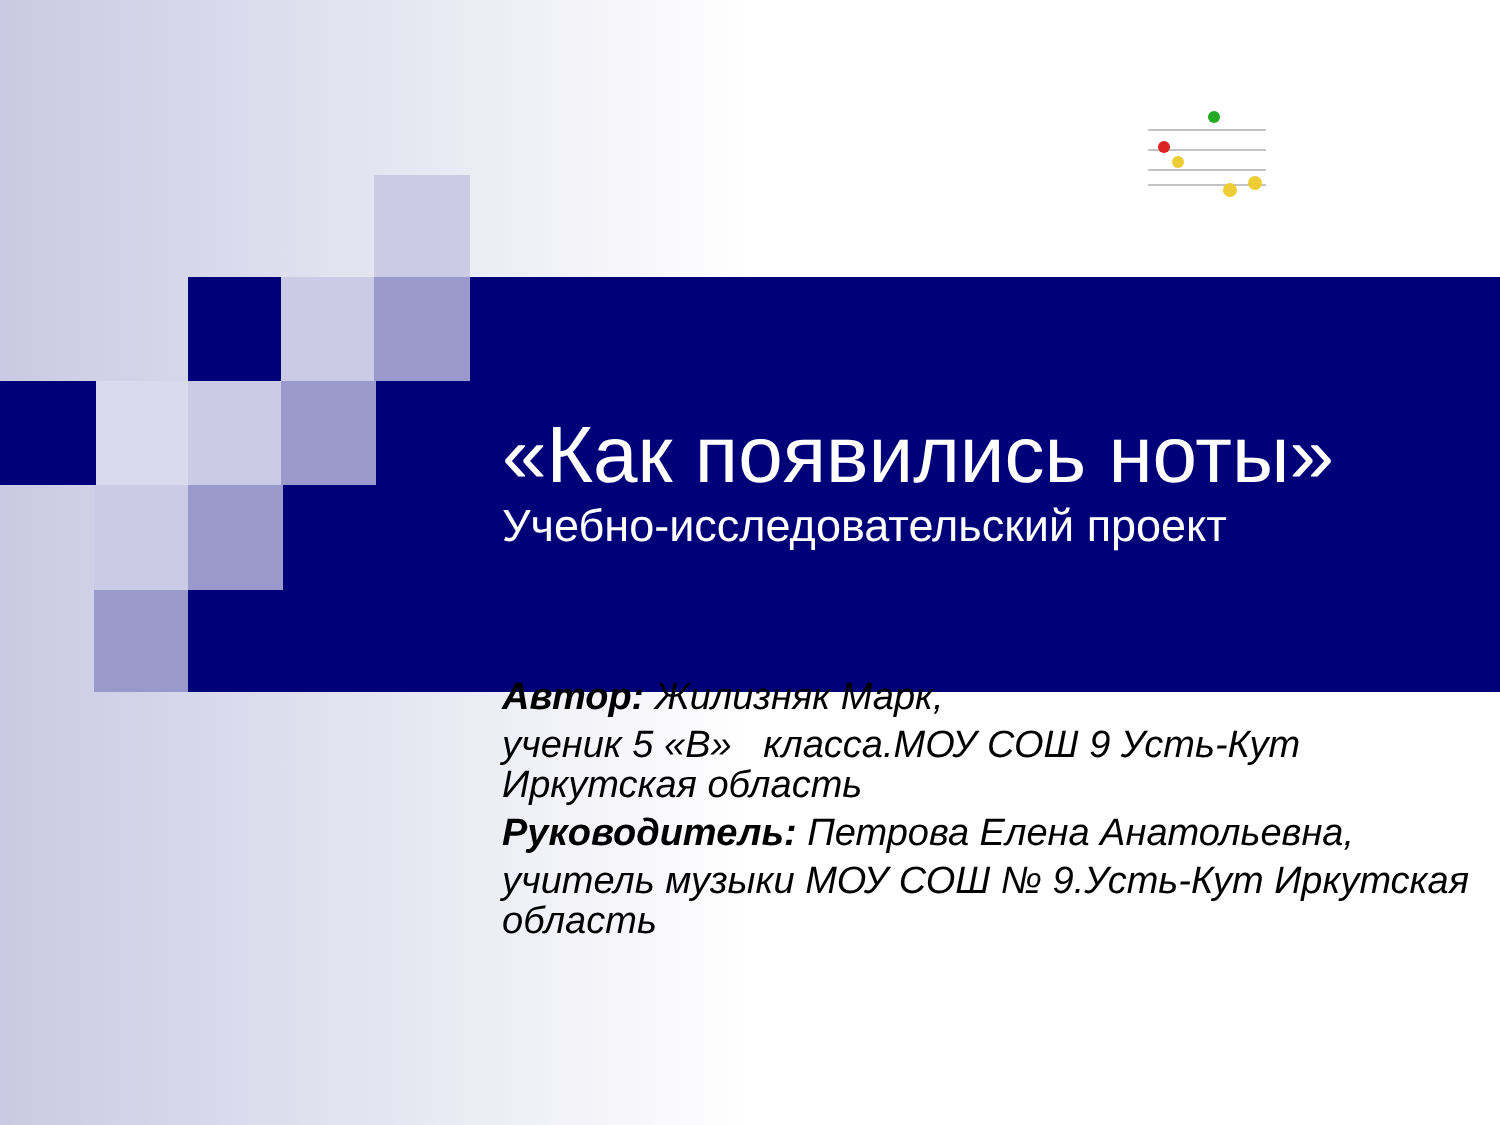«Как появились ноты»
Учебно-исследовательский проект
Автор: Жилизняк Марк,
ученик 5 «В» класса.МОУ СОШ 9 Усть-Кут Иркутская область
Руководитель: Петрова Елена Анатольевна,
учитель музыки МОУ СОШ № 9.Усть-Кут Иркутская область